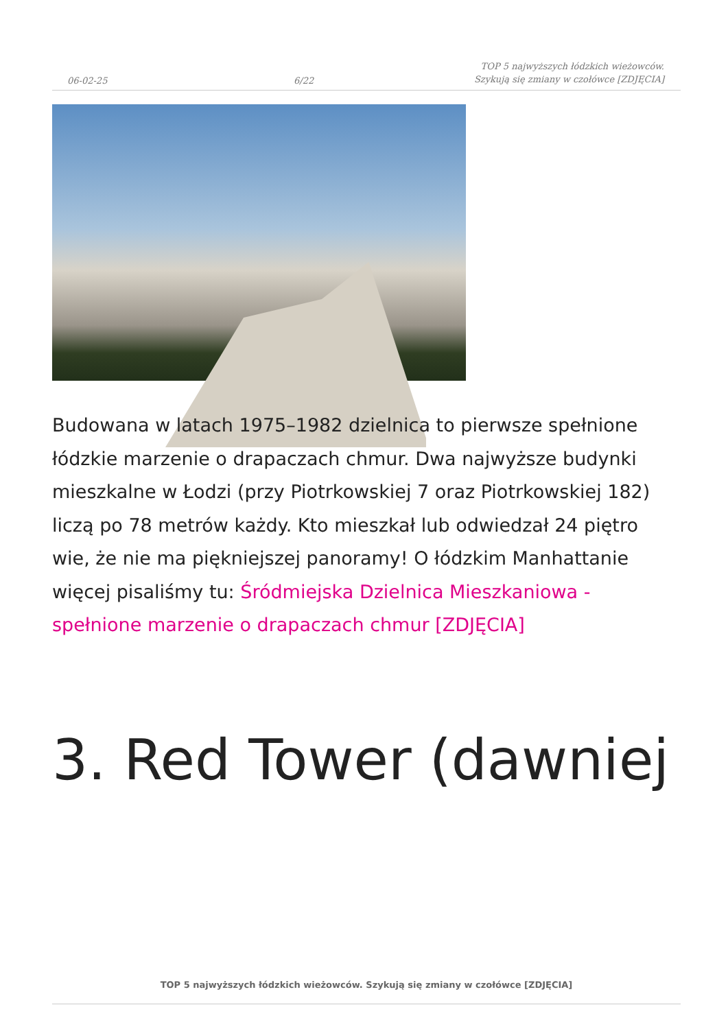06-02-25
6/22
TOP 5 najwyższych łódzkich wieżowców. Szykują się zmiany w czołówce [ZDJĘCIA]
Budowana w latach 1975–1982 dzielnica to pierwsze spełnione łódzkie marzenie o drapaczach chmur. Dwa najwyższe budynki mieszkalne w Łodzi (przy Piotrkowskiej 7 oraz Piotrkowskiej 182) liczą po 78 metrów każdy. Kto mieszkał lub odwiedzał 24 piętro wie, że nie ma piękniejszej panoramy! O łódzkim Manhattanie więcej pisaliśmy tu: Śródmiejska Dzielnica Mieszkaniowa - spełnione marzenie o drapaczach chmur [ZDJĘCIA]
3. Red Tower (dawniej
TOP 5 najwyższych łódzkich wieżowców. Szykują się zmiany w czołówce [ZDJĘCIA]